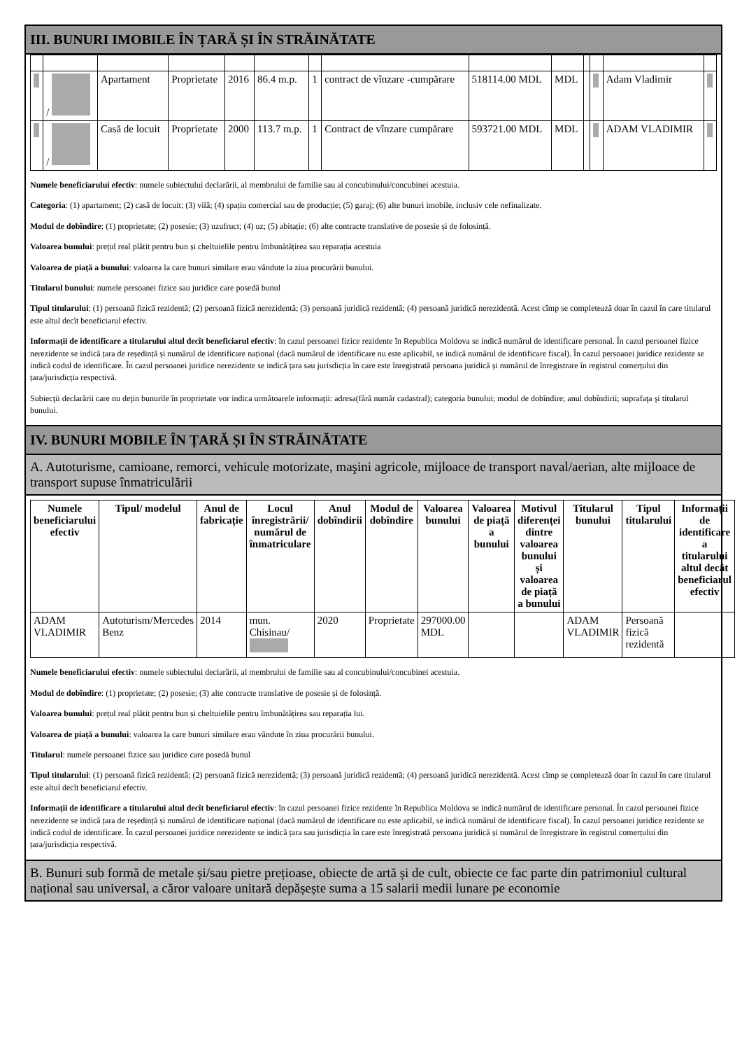III. BUNURI IMOBILE ÎN ȚARĂ ȘI ÎN STRĂINĂTATE
| | / | Apartament | Proprietate | 2016 | 86.4 m.p. | 1 | contract de vînzare -cumpărare | 518114.00 MDL | MDL | | | Adam Vladimir | |
| | / | Casă de locuit | Proprietate | 2000 | 113.7 m.p. | 1 | Contract de vînzare cumpărare | 593721.00 MDL | MDL | | | ADAM VLADIMIR | |
Numele beneficiarului efectiv: numele subiectului declarării, al membrului de familie sau al concubinului/concubinei acestuia.
Categoria: (1) apartament; (2) casă de locuit; (3) vilă; (4) spațiu comercial sau de producție; (5) garaj; (6) alte bunuri imobile, inclusiv cele nefinalizate.
Modul de dobîndire: (1) proprietate; (2) posesie; (3) uzufruct; (4) uz; (5) abitație; (6) alte contracte translative de posesie și de folosință.
Valoarea bunului: prețul real plătit pentru bun și cheltuielile pentru îmbunătățirea sau reparația acestuia
Valoarea de piață a bunului: valoarea la care bunuri similare erau vândute la ziua procurării bunului.
Titularul bunului: numele persoanei fizice sau juridice care posedă bunul
Tipul titularului: (1) persoană fizică rezidentă; (2) persoană fizică nerezidentă; (3) persoană juridică rezidentă; (4) persoană juridică nerezidentă. Acest cîmp se completează doar în cazul în care titularul este altul decît beneficiarul efectiv.
Informații de identificare a titularului altul decît beneficiarul efectiv: în cazul persoanei fizice rezidente în Republica Moldova se indică numărul de identificare personal. În cazul persoanei fizice nerezidente se indică țara de reședință și numărul de identificare național (dacă numărul de identificare nu este aplicabil, se indică numărul de identificare fiscal). În cazul persoanei juridice rezidente se indică codul de identificare. În cazul persoanei juridice nerezidente se indică țara sau jurisdicția în care este înregistrată persoana juridică și numărul de înregistrare în registrul comerțului din țara/jurisdicția respectivă.
Subiecţii declarării care nu deţin bunurile în proprietate vor indica următoarele informaţii: adresa(fără număr cadastral); categoria bunului; modul de dobîndire; anul dobîndirii; suprafaţa şi titularul bunului.
IV. BUNURI MOBILE ÎN ȚARĂ ȘI ÎN STRĂINĂTATE
A. Autoturisme, camioane, remorci, vehicule motorizate, maşini agricole, mijloace de transport naval/aerian, alte mijloace de transport supuse înmatriculării
| Numele beneficiarului efectiv | Tipul/ modelul | Anul de fabricație | Locul înregistrării/ numărul de înmatriculare | Anul dobîndirii | Modul de dobîndire | Valoarea bunului | Valoarea de piață a bunului | Motivul diferenței dintre valoarea bunului și valoarea de piață a bunului | Titularul bunului | Tipul titularului | Informații de identificare a titularului altul decât beneficiarul efectiv |
| --- | --- | --- | --- | --- | --- | --- | --- | --- | --- | --- | --- |
| ADAM VLADIMIR | Autoturism/Mercedes Benz | 2014 | mun. Chisinau/ | 2020 | Proprietate | 297000.00 MDL | | | ADAM VLADIMIR | Persoană fizică rezidentă | |
Numele beneficiarului efectiv: numele subiectului declarării, al membrului de familie sau al concubinului/concubinei acestuia.
Modul de dobîndire: (1) proprietate; (2) posesie; (3) alte contracte translative de posesie și de folosință.
Valoarea bunului: prețul real plătit pentru bun și cheltuielile pentru îmbunătățirea sau reparația lui.
Valoarea de piață a bunului: valoarea la care bunuri similare erau vândute în ziua procurării bunului.
Titularul: numele persoanei fizice sau juridice care posedă bunul
Tipul titularului: (1) persoană fizică rezidentă; (2) persoană fizică nerezidentă; (3) persoană juridică rezidentă; (4) persoană juridică nerezidentă. Acest cîmp se completează doar în cazul în care titularul este altul decît beneficiarul efectiv.
Informații de identificare a titularului altul decît beneficiarul efectiv: în cazul persoanei fizice rezidente în Republica Moldova se indică numărul de identificare personal. În cazul persoanei fizice nerezidente se indică țara de reședință și numărul de identificare național (dacă numărul de identificare nu este aplicabil, se indică numărul de identificare fiscal). În cazul persoanei juridice rezidente se indică codul de identificare. În cazul persoanei juridice nerezidente se indică țara sau jurisdicția în care este înregistrată persoana juridică și numărul de înregistrare în registrul comerțului din țara/jurisdicția respectivă.
B. Bunuri sub formă de metale și/sau pietre prețioase, obiecte de artă și de cult, obiecte ce fac parte din patrimoniul cultural național sau universal, a căror valoare unitară depășește suma a 15 salarii medii lunare pe economie